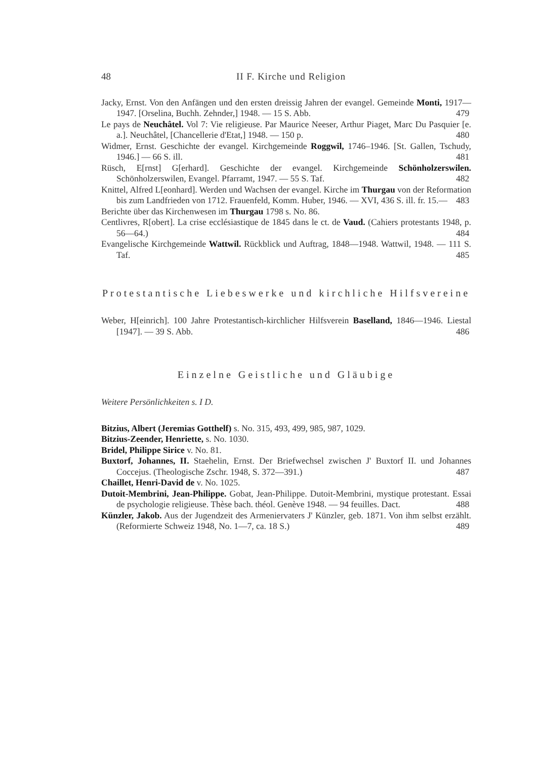48 II F. Kirche und Religion
Jacky, Ernst. Von den Anfängen und den ersten dreissig Jahren der evangel. Gemeinde Monti, 1917—1947. [Orselina, Buchh. Zehnder,] 1948. — 15 S. Abb. 479
Le pays de Neuchâtel. Vol 7: Vie religieuse. Par Maurice Neeser, Arthur Piaget, Marc Du Pasquier [e. a.]. Neuchâtel, [Chancellerie d'Etat,] 1948. — 150 p. 480
Widmer, Ernst. Geschichte der evangel. Kirchgemeinde Roggwil, 1746–1946. [St. Gallen, Tschudy, 1946.] — 66 S. ill. 481
Rüsch, E[rnst] G[erhard]. Geschichte der evangel. Kirchgemeinde Schönholzerswilen. Schönholzerswilen, Evangel. Pfarramt, 1947. — 55 S. Taf. 482
Knittel, Alfred L[eonhard]. Werden und Wachsen der evangel. Kirche im Thurgau von der Reformation bis zum Landfrieden von 1712. Frauenfeld, Komm. Huber, 1946. — XVI, 436 S. ill. fr. 15.— 483
Berichte über das Kirchenwesen im Thurgau 1798 s. No. 86.
Centlivres, R[obert]. La crise ecclésiastique de 1845 dans le ct. de Vaud. (Cahiers protestants 1948, p. 56—64.) 484
Evangelische Kirchgemeinde Wattwil. Rückblick und Auftrag, 1848—1948. Wattwil, 1948. — 111 S. Taf. 485
Protestantische Liebeswerke und kirchliche Hilfsvereine
Weber, H[einrich]. 100 Jahre Protestantisch-kirchlicher Hilfsverein Baselland, 1846—1946. Liestal [1947]. — 39 S. Abb. 486
Einzelne Geistliche und Gläubige
Weitere Persönlichkeiten s. I D.
Bitzius, Albert (Jeremias Gotthelf) s. No. 315, 493, 499, 985, 987, 1029.
Bitzius-Zeender, Henriette, s. No. 1030.
Bridel, Philippe Sirice v. No. 81.
Buxtorf, Johannes, II. Staehelin, Ernst. Der Briefwechsel zwischen J' Buxtorf II. und Johannes Coccejus. (Theologische Zschr. 1948, S. 372—391.) 487
Chaillet, Henri-David de v. No. 1025.
Dutoit-Membrini, Jean-Philippe. Gobat, Jean-Philippe. Dutoit-Membrini, mystique protestant. Essai de psychologie religieuse. Thèse bach. théol. Genève 1948. — 94 feuilles. Dact. 488
Künzler, Jakob. Aus der Jugendzeit des Armeniervaters J' Künzler, geb. 1871. Von ihm selbst erzählt. (Reformierte Schweiz 1948, No. 1—7, ca. 18 S.) 489